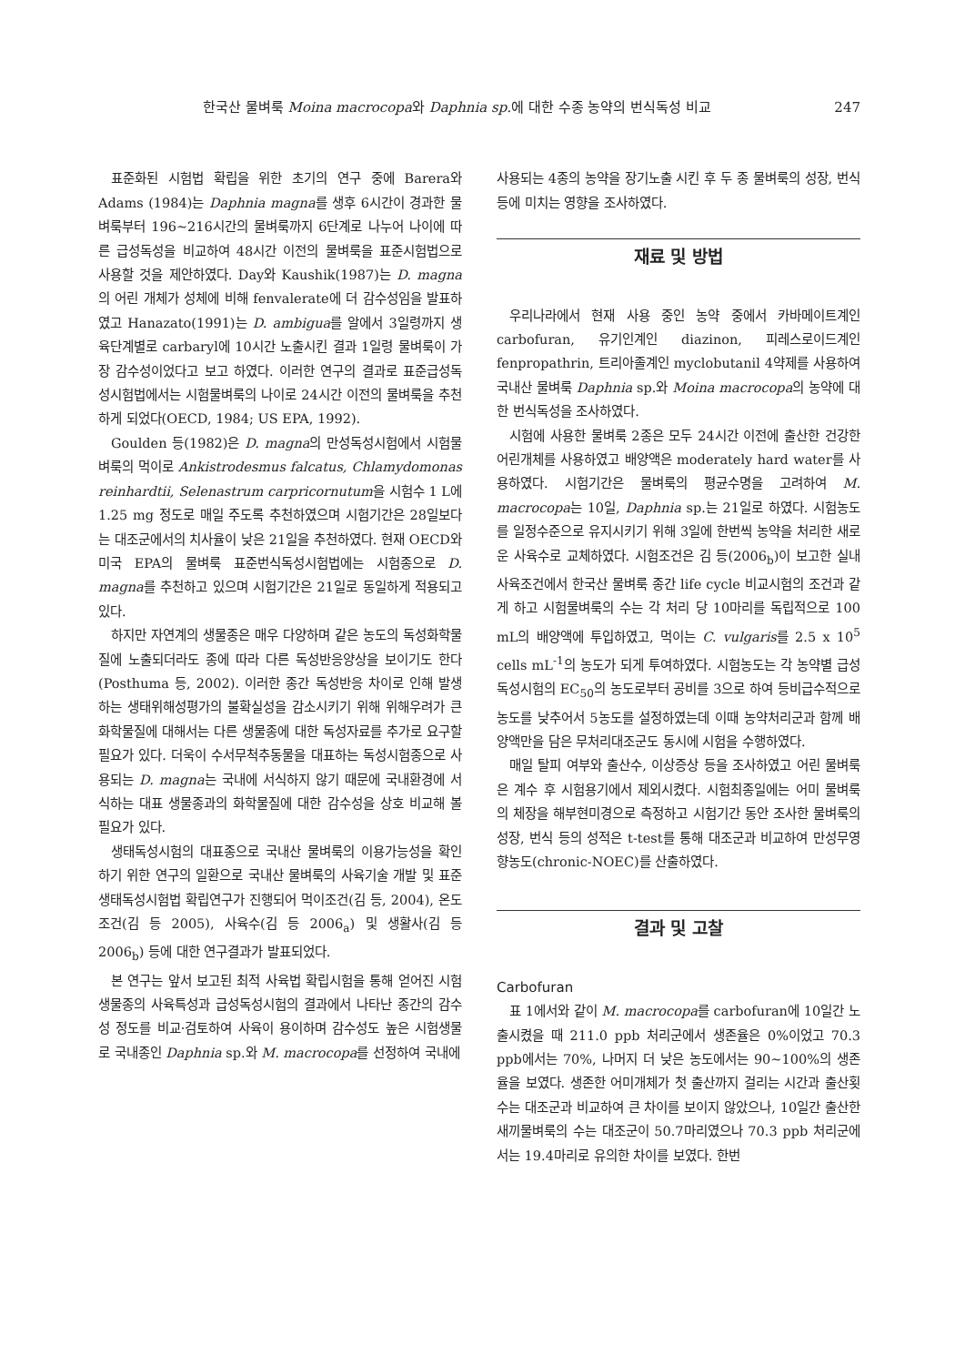한국산 물벼룩 Moina macrocopa와 Daphnia sp. 에 대한 수종 농약의 번식독성 비교 247
표준화된 시험법 확립을 위한 초기의 연구 중에 Barera와 Adams (1984)는 Daphnia magna를 생후 6시간이 경과한 물벼룩부터 196~216시간의 물벼룩까지 6단계로 나누어 나이에 따른 급성독성을 비교하여 48시간 이전의 물벼룩을 표준시험법으로 사용할 것을 제안하였다. Day와 Kaushik(1987)는 D. magna의 어린 개체가 성체에 비해 fenvalerate에 더 감수성임을 발표하였고 Hanazato(1991)는 D. ambigua를 알에서 3일령까지 생육단계별로 carbaryl에 10시간 노출시킨 결과 1일령 물벼룩이 가장 감수성이었다고 보고 하였다. 이러한 연구의 결과로 표준급성독성시험법에서는 시험물벼룩의 나이로 24시간 이전의 물벼룩을 추천하게 되었다(OECD, 1984; US EPA, 1992).
Goulden 등(1982)은 D. magna의 만성독성시험에서 시험물벼룩의 먹이로 Ankistrodesmus falcatus, Chlamydomonas reinhardtii, Selenastrum carpricornutum을 시험수 1 L에 1.25 mg 정도로 매일 주도록 추천하였으며 시험기간은 28일보다는 대조군에서의 치사율이 낮은 21일을 추천하였다. 현재 OECD와 미국 EPA의 물벼룩 표준번식독성시험법에는 시험종으로 D. magna를 추천하고 있으며 시험기간은 21일로 동일하게 적용되고 있다.
하지만 자연계의 생물종은 매우 다양하며 같은 농도의 독성화학물질에 노출되더라도 종에 따라 다른 독성반응양상을 보이기도 한다(Posthuma 등, 2002). 이러한 종간 독성반응 차이로 인해 발생하는 생태위해성평가의 불확실성을 감소시키기 위해 위해우려가 큰 화학물질에 대해서는 다른 생물종에 대한 독성자료를 추가로 요구할 필요가 있다. 더욱이 수서무척추동물을 대표하는 독성시험종으로 사용되는 D. magna는 국내에 서식하지 않기 때문에 국내환경에 서식하는 대표 생물종과의 화학물질에 대한 감수성을 상호 비교해 볼 필요가 있다.
생태독성시험의 대표종으로 국내산 물벼룩의 이용가능성을 확인하기 위한 연구의 일환으로 국내산 물벼룩의 사육기술 개발 및 표준생태독성시험법 확립연구가 진행되어 먹이조건(김 등, 2004), 온도조건(김 등 2005), 사육수(김 등 2006<sub>a</sub>) 및 생활사(김 등 2006<sub>b</sub>) 등에 대한 연구결과가 발표되었다.
본 연구는 앞서 보고된 최적 사육법 확립시험을 통해 얻어진 시험생물종의 사육특성과 급성독성시험의 결과에서 나타난 종간의 감수성 정도를 비교·검토하여 사육이 용이하며 감수성도 높은 시험생물로 국내종인 Daphnia sp.와 M. macrocopa를 선정하여 국내에
사용되는 4종의 농약을 장기노출 시킨 후 두 종 물벼룩의 성장, 번식 등에 미치는 영향을 조사하였다.
재료 및 방법
우리나라에서 현재 사용 중인 농약 중에서 카바메이트계인 carbofuran, 유기인계인 diazinon, 피레스로이드계인 fenpropathrin, 트리아졸계인 myclobutanil 4약제를 사용하여 국내산 물벼룩 Daphnia sp.와 Moina macrocopa의 농약에 대한 번식독성을 조사하였다.
시험에 사용한 물벼룩 2종은 모두 24시간 이전에 출산한 건강한 어린개체를 사용하였고 배양액은 moderately hard water를 사용하였다. 시험기간은 물벼룩의 평균수명을 고려하여 M. macrocopa는 10일, Daphnia sp.는 21일로 하였다. 시험농도를 일정수준으로 유지시키기 위해 3일에 한번씩 농약을 처리한 새로운 사육수로 교체하였다. 시험조건은 김 등(2006<sub>b</sub>)이 보고한 실내사육조건에서 한국산 물벼룩 종간 life cycle 비교시험의 조건과 같게 하고 시험물벼룩의 수는 각 처리 당 10마리를 독립적으로 100 mL의 배양액에 투입하였고, 먹이는 C. vulgaris를 2.5 x 10<sup>5</sup> cells mL<sup>-1</sup>의 농도가 되게 투여하였다. 시험농도는 각 농약별 급성독성시험의 EC<sub>50</sub>의 농도로부터 공비를 3으로 하여 등비급수적으로 농도를 낮추어서 5농도를 설정하였는데 이때 농약처리군과 함께 배양액만을 담은 무처리대조군도 동시에 시험을 수행하였다.
매일 탈피 여부와 출산수, 이상증상 등을 조사하였고 어린 물벼룩은 계수 후 시험용기에서 제외시켰다. 시험최종일에는 어미 물벼룩의 체장을 해부현미경으로 측정하고 시험기간 동안 조사한 물벼룩의 성장, 번식 등의 성적은 t-test를 통해 대조군과 비교하여 만성무영향농도(chronic-NOEC)를 산출하였다.
결과 및 고찰
Carbofuran
표 1에서와 같이 M. macrocopa를 carbofuran에 10일간 노출시켰을 때 211.0 ppb 처리군에서 생존율은 0%이었고 70.3 ppb에서는 70%, 나머지 더 낮은 농도에서는 90~100%의 생존율을 보였다. 생존한 어미개체가 첫 출산까지 걸리는 시간과 출산횟수는 대조군과 비교하여 큰 차이를 보이지 않았으나, 10일간 출산한 새끼물벼룩의 수는 대조군이 50.7마리였으나 70.3 ppb 처리군에서는 19.4마리로 유의한 차이를 보였다. 한번